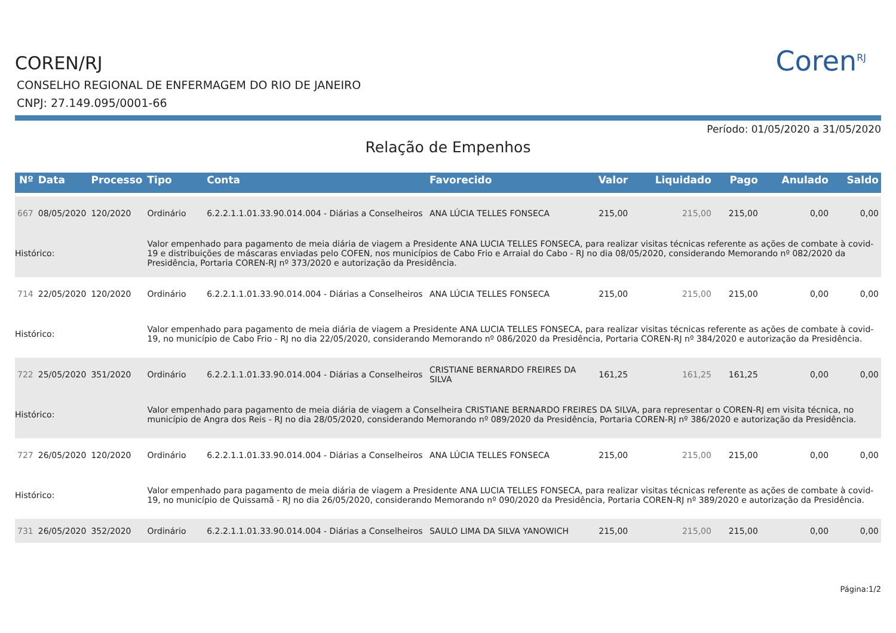Coren<sup>RJ</sup>
COREN/RJ
CONSELHO REGIONAL DE ENFERMAGEM DO RIO DE JANEIRO
CNPJ: 27.149.095/0001-66
Período: 01/05/2020 a 31/05/2020
Relação de Empenhos
| Nº | Data | Processo | Tipo | Conta | Favorecido | Valor | Liquidado | Pago | Anulado | Saldo |
| --- | --- | --- | --- | --- | --- | --- | --- | --- | --- | --- |
| 667 | 08/05/2020 | 120/2020 | Ordinário | 6.2.2.1.1.01.33.90.014.004 - Diárias a Conselheiros | ANA LÚCIA TELLES FONSECA | 215,00 | 215,00 | 215,00 | 0,00 | 0,00 |
| Histórico: | | | Valor empenhado para pagamento de meia diária de viagem a Presidente ANA LUCIA TELLES FONSECA, para realizar visitas técnicas referente as ações de combate à covid-19 e distribuições de máscaras enviadas pelo COFEN, nos municípios de Cabo Frio e Arraial do Cabo - RJ no dia 08/05/2020, considerando Memorando nº 082/2020 da Presidência, Portaria COREN-RJ nº 373/2020 e autorização da Presidência. | | | | | | | |
| 714 | 22/05/2020 | 120/2020 | Ordinário | 6.2.2.1.1.01.33.90.014.004 - Diárias a Conselheiros | ANA LÚCIA TELLES FONSECA | 215,00 | 215,00 | 215,00 | 0,00 | 0,00 |
| Histórico: | | | Valor empenhado para pagamento de meia diária de viagem a Presidente ANA LUCIA TELLES FONSECA, para realizar visitas técnicas referente as ações de combate à covid-19, no município de Cabo Frio - RJ no dia 22/05/2020, considerando Memorando nº 086/2020 da Presidência, Portaria COREN-RJ nº 384/2020 e autorização da Presidência. | | | | | | | |
| 722 | 25/05/2020 | 351/2020 | Ordinário | 6.2.2.1.1.01.33.90.014.004 - Diárias a Conselheiros | CRISTIANE BERNARDO FREIRES DA SILVA | 161,25 | 161,25 | 161,25 | 0,00 | 0,00 |
| Histórico: | | | Valor empenhado para pagamento de meia diária de viagem a Conselheira CRISTIANE BERNARDO FREIRES DA SILVA, para representar o COREN-RJ em visita técnica, no município de Angra dos Reis - RJ no dia 28/05/2020, considerando Memorando nº 089/2020 da Presidência, Portaria COREN-RJ nº 386/2020 e autorização da Presidência. | | | | | | | |
| 727 | 26/05/2020 | 120/2020 | Ordinário | 6.2.2.1.1.01.33.90.014.004 - Diárias a Conselheiros | ANA LÚCIA TELLES FONSECA | 215,00 | 215,00 | 215,00 | 0,00 | 0,00 |
| Histórico: | | | Valor empenhado para pagamento de meia diária de viagem a Presidente ANA LUCIA TELLES FONSECA, para realizar visitas técnicas referente as ações de combate à covid-19, no município de Quissamã - RJ no dia 26/05/2020, considerando Memorando nº 090/2020 da Presidência, Portaria COREN-RJ nº 389/2020 e autorização da Presidência. | | | | | | | |
| 731 | 26/05/2020 | 352/2020 | Ordinário | 6.2.2.1.1.01.33.90.014.004 - Diárias a Conselheiros | SAULO LIMA DA SILVA YANOWICH | 215,00 | 215,00 | 215,00 | 0,00 | 0,00 |
Página:1/2